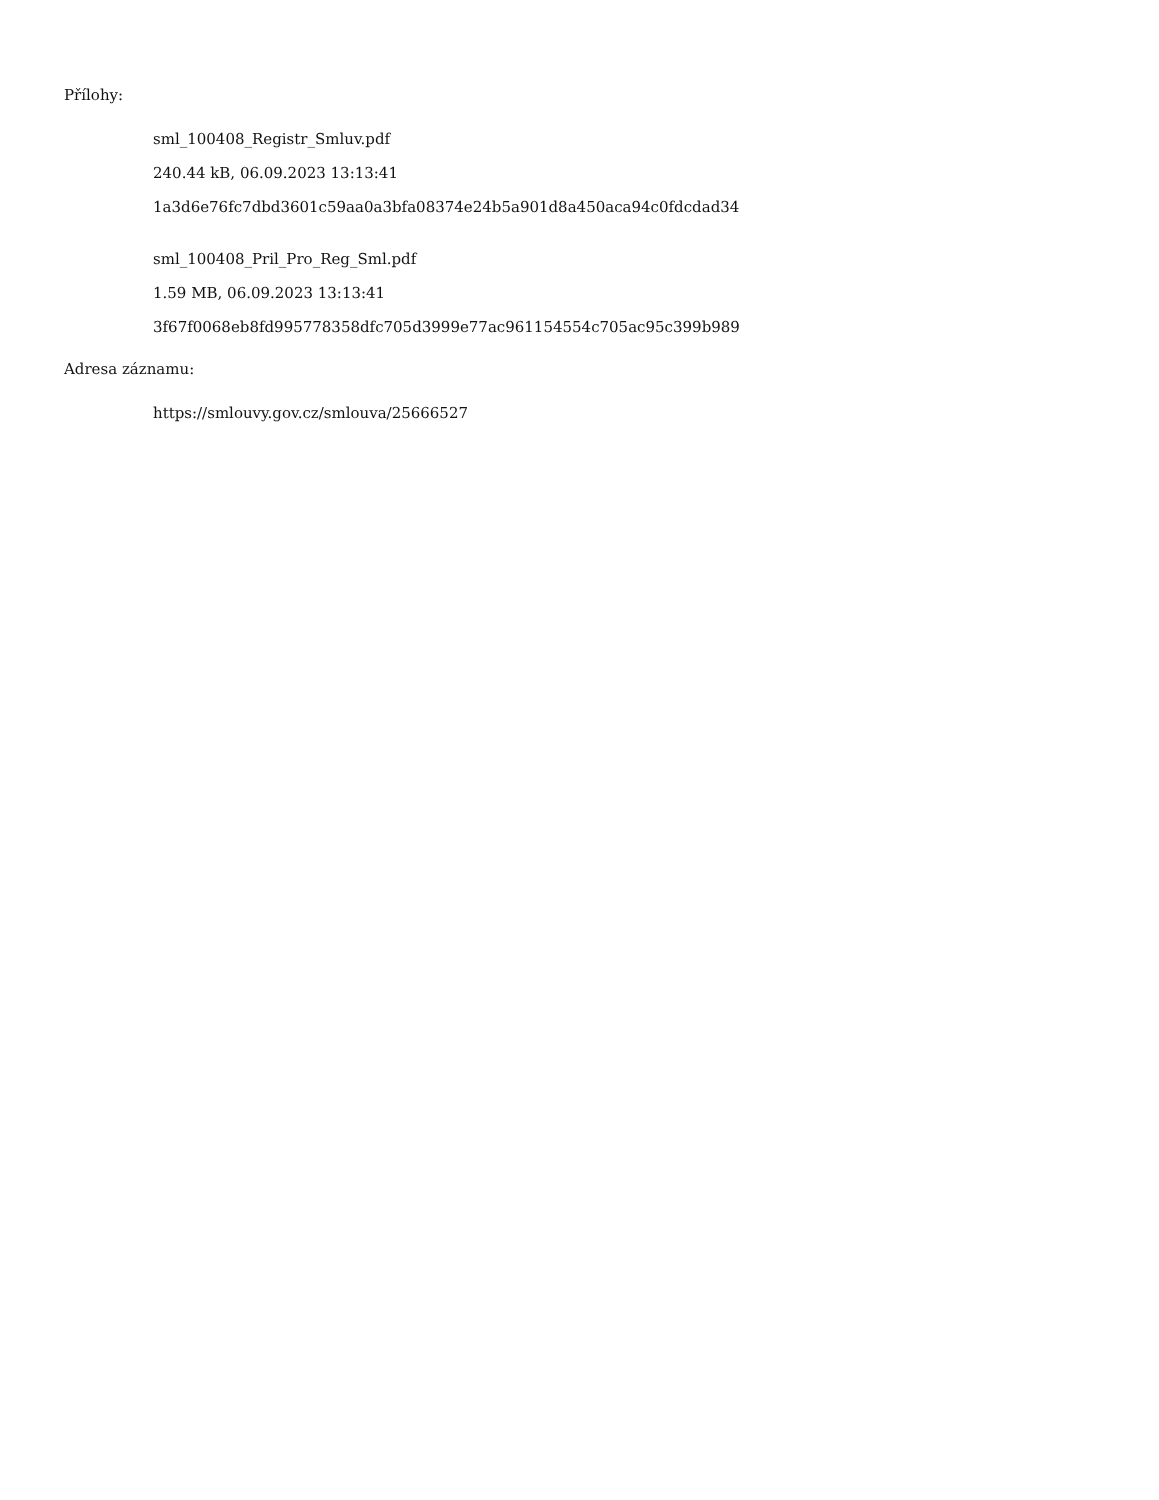Přílohy:
sml_100408_Registr_Smluv.pdf
240.44 kB, 06.09.2023 13:13:41
1a3d6e76fc7dbd3601c59aa0a3bfa08374e24b5a901d8a450aca94c0fdcdad34
sml_100408_Pril_Pro_Reg_Sml.pdf
1.59 MB, 06.09.2023 13:13:41
3f67f0068eb8fd995778358dfc705d3999e77ac961154554c705ac95c399b989
Adresa záznamu:
https://smlouvy.gov.cz/smlouva/25666527